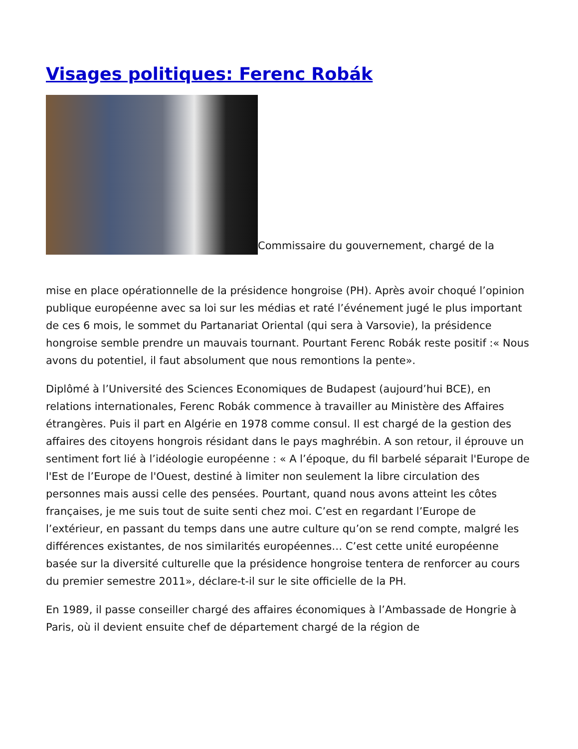Visages politiques: Ferenc Robák
Commissaire du gouvernement, chargé de la
mise en place opérationnelle de la présidence hongroise (PH). Après avoir choqué l’opinion publique européenne avec sa loi sur les médias et raté l’événement jugé le plus important de ces 6 mois, le sommet du Partanariat Oriental (qui sera à Varsovie), la présidence hongroise semble prendre un mauvais tournant. Pourtant Ferenc Robák reste positif :« Nous avons du potentiel, il faut absolument que nous remontions la pente».
Diplômé à l’Université des Sciences Economiques de Budapest (aujourd’hui BCE), en relations internationales, Ferenc Robák commence à travailler au Ministère des Affaires étrangères. Puis il part en Algérie en 1978 comme consul. Il est chargé de la gestion des affaires des citoyens hongrois résidant dans le pays maghrébin. A son retour, il éprouve un sentiment fort lié à l’idéologie européenne : « A l’époque, du fil barbelé séparait l'Europe de l'Est de l’Europe de l'Ouest, destiné à limiter non seulement la libre circulation des personnes mais aussi celle des pensées. Pourtant, quand nous avons atteint les côtes françaises, je me suis tout de suite senti chez moi. C’est en regardant l’Europe de l’extérieur, en passant du temps dans une autre culture qu’on se rend compte, malgré les différences existantes, de nos similarités européennes… C’est cette unité européenne basée sur la diversité culturelle que la présidence hongroise tentera de renforcer au cours du premier semestre 2011», déclare-t-il sur le site officielle de la PH.
En 1989, il passe conseiller chargé des affaires économiques à l’Ambassade de Hongrie à Paris, où il devient ensuite chef de département chargé de la région de